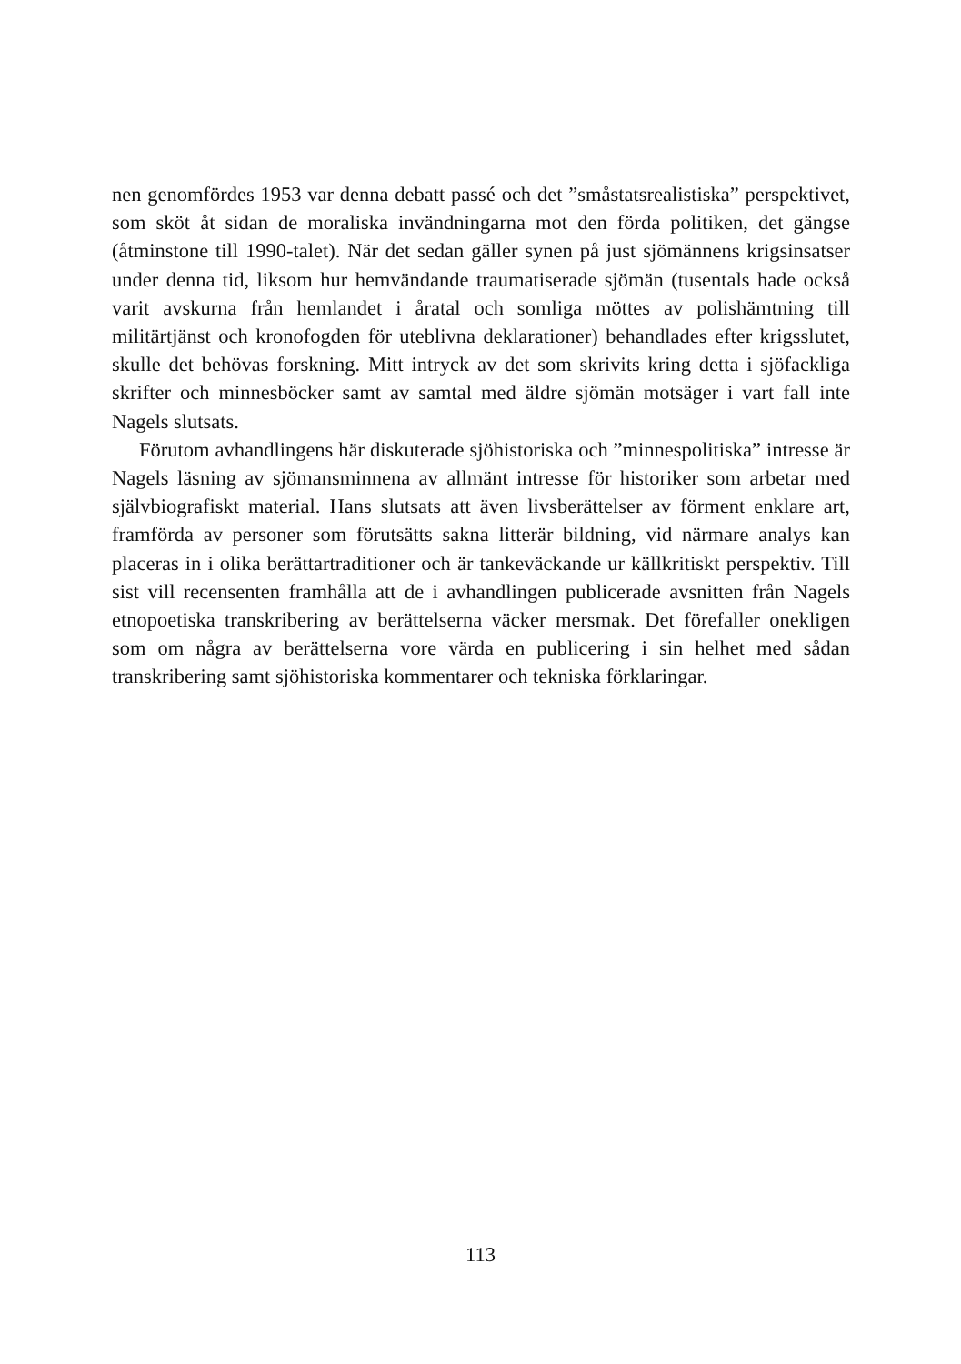nen genomfördes 1953 var denna debatt passé och det ”småstatsrealistiska” perspektivet, som sköt åt sidan de moraliska invändningarna mot den förda politiken, det gängse (åtminstone till 1990-talet). När det sedan gäller synen på just sjömännens krigsinsatser under denna tid, liksom hur hemvändande traumatiserade sjömän (tusentals hade också varit avskurna från hemlandet i åratal och somliga möttes av polishämtning till militärtjänst och kronofogden för uteblivna deklarationer) behandlades efter krigsslutet, skulle det behövas forskning. Mitt intryck av det som skrivits kring detta i sjöfackliga skrifter och minnesböcker samt av samtal med äldre sjömän motsäger i vart fall inte Nagels slutsats.
Förutom avhandlingens här diskuterade sjöhistoriska och ”minnespolitiska” intresse är Nagels läsning av sjömansminnena av allmänt intresse för historiker som arbetar med självbiografiskt material. Hans slutsats att även livsberättelser av förment enklare art, framförda av personer som förutsätts sakna litterär bildning, vid närmare analys kan placeras in i olika berättartraditioner och är tankeväckande ur källkritiskt perspektiv. Till sist vill recensenten framhålla att de i avhandlingen publicerade avsnitten från Nagels etnopoetiska transkribering av berättelserna väcker mersmak. Det förefaller onekligen som om några av berättelserna vore värda en publicering i sin helhet med sådan transkribering samt sjöhistoriska kommentarer och tekniska förklaringar.
113